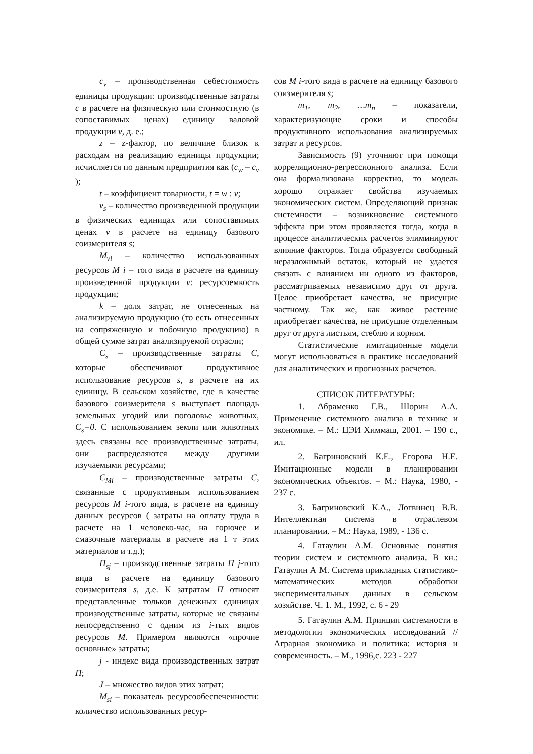c<sub>v</sub> – производственная себестоимость единицы продукции: производственные затраты c в расчете на физическую или стоимостную (в сопоставимых ценах) единицу валовой продукции v, д. е.;
z – z-фактор, по величине близок к расходам на реализацию единицы продукции; исчисляется по данным предприятия как (c<sub>w</sub> – c<sub>v</sub> );
t – коэффициент товарности, t = w : v;
v<sub>s</sub> – количество произведенной продукции в физических единицах или сопоставимых ценах v в расчете на единицу базового соизмерителя s;
M<sub>vi</sub> – количество использованных ресурсов M i – того вида в расчете на единицу произведенной продукции v: ресурсоемкость продукции;
k – доля затрат, не отнесенных на анализируемую продукцию (то есть отнесенных на сопряженную и побочную продукцию) в общей сумме затрат анализируемой отрасли;
C<sub>s</sub> – производственные затраты C, которые обеспечивают продуктивное использование ресурсов s, в расчете на их единицу. В сельском хозяйстве, где в качестве базового соизмерителя s выступает площадь земельных угодий или поголовье животных, C<sub>s</sub>=0. С использованием земли или животных здесь связаны все производственные затраты, они распределяются между другими изучаемыми ресурсами;
C<sub>Mi</sub> – производственные затраты C, связанные с продуктивным использованием ресурсов M i-того вида, в расчете на единицу данных ресурсов ( затраты на оплату труда в расчете на 1 человеко-час, на горючее и смазочные материалы в расчете на 1 т этих материалов и т.д.);
П<sub>sj</sub> – производственные затраты П j-того вида в расчете на единицу базового соизмерителя s, д.е. К затратам П относят представленные тольков денежных единицах производственные затраты, которые не связаны непосредственно с одним из i-тых видов ресурсов M. Примером являются «прочие основные» затраты;
j - индекс вида производственных затрат П;
J – множество видов этих затрат;
M<sub>si</sub> – показатель ресурсообеспеченности: количество использованных ресур-
сов M i-того вида в расчете на единицу базового соизмерителя s;
m<sub>1</sub>, m<sub>2</sub>, …m<sub>n</sub> – показатели, характеризующие сроки и способы продуктивного использования анализируемых затрат и ресурсов.
Зависимость (9) уточняют при помощи корреляционно-регрессионного анализа. Если она формализована корректно, то модель хорошо отражает свойства изучаемых экономических систем. Определяющий признак системности – возникновение системного эффекта при этом проявляется тогда, когда в процессе аналитических расчетов элиминируют влияние факторов. Тогда образуется свободный неразложимый остаток, который не удается связать с влиянием ни одного из факторов, рассматриваемых независимо друг от друга. Целое приобретает качества, не присущие частному. Так же, как живое растение приобретает качества, не присущие отделенным друг от друга листьям, стеблю и корням.
Статистические имитационные модели могут использоваться в практике исследований для аналитических и прогнозных расчетов.
СПИСОК ЛИТЕРАТУРЫ:
1. Абраменко Г.В., Шорин А.А. Применение системного анализа в технике и экономике. – М.: ЦЭИ Химмаш, 2001. – 190 с., ил.
2. Багриновский К.Е., Егорова Н.Е. Имитационные модели в планировании экономических объектов. – М.: Наука, 1980, - 237 с.
3. Багриновский К.А., Логвинец В.В. Интеллектная система в отраслевом планировании. – М.: Наука, 1989, - 136 с.
4. Гатаулин А.М. Основные понятия теории систем и системного анализа. В кн.: Гатаулин А М. Система прикладных статистико-математических методов обработки экспериментальных данных в сельском хозяйстве. Ч. 1. М., 1992, с. 6 - 29
5. Гатаулин А.М. Принцип системности в методологии экономических исследований // Аграрная экономика и политика: история и современность. – М., 1996,с. 223 - 227